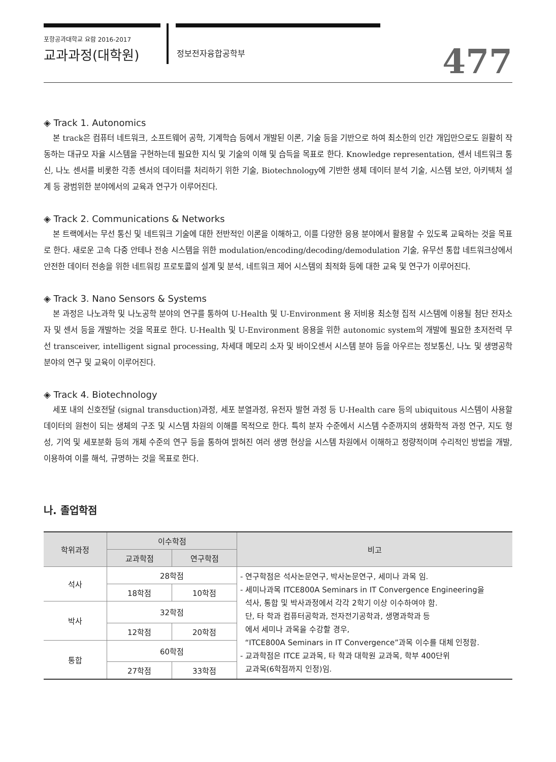포항공과대학교 요람 2016-2017
교과과정(대학원) 정보전자융합공학부 477
◈ Track 1. Autonomics
본 track은 컴퓨터 네트워크, 소프트웨어 공학, 기계학습 등에서 개발된 이론, 기술 등을 기반으로 하여 최소한의 인간 개입만으로도 원활히 작동하는 대규모 자율 시스템을 구현하는데 필요한 지식 및 기술의 이해 및 습득을 목표로 한다. Knowledge representation, 센서 네트워크 통신, 나노 센서를 비롯한 각종 센서의 데이터를 처리하기 위한 기술, Biotechnology에 기반한 생체 데이터 분석 기술, 시스템 보안, 아키텍처 설계 등 광범위한 분야에서의 교육과 연구가 이루어진다.
◈ Track 2. Communications & Networks
본 트랙에서는 무선 통신 및 네트워크 기술에 대한 전반적인 이론을 이해하고, 이를 다양한 응용 분야에서 활용할 수 있도록 교육하는 것을 목표로 한다. 새로운 고속 다중 안테나 전송 시스템을 위한 modulation/encoding/decoding/demodulation 기술, 유무선 통합 네트워크상에서 안전한 데이터 전송을 위한 네트워킹 프로토콜의 설계 및 분석, 네트워크 제어 시스템의 최적화 등에 대한 교육 및 연구가 이루어진다.
◈ Track 3. Nano Sensors & Systems
본 과정은 나노과학 및 나노공학 분야의 연구를 통하여 U-Health 및 U-Environment 용 저비용 최소형 집적 시스템에 이용될 첨단 전자소자 및 센서 등을 개발하는 것을 목표로 한다. U-Health 및 U-Environment 응용을 위한 autonomic system의 개발에 필요한 초저전력 무선 transceiver, intelligent signal processing, 차세대 메모리 소자 및 바이오센서 시스템 분야 등을 아우르는 정보통신, 나노 및 생명공학 분야의 연구 및 교육이 이루어진다.
◈ Track 4. Biotechnology
세포 내의 신호전달 (signal transduction)과정, 세포 분열과정, 유전자 발현 과정 등 U-Health care 등의 ubiquitous 시스템이 사용할 데이터의 원천이 되는 생체의 구조 및 시스템 차원의 이해를 목적으로 한다. 특히 분자 수준에서 시스템 수준까지의 생화학적 과정 연구, 지도 형성, 기억 및 세포분화 등의 개체 수준의 연구 등을 통하여 밝혀진 여러 생명 현상을 시스템 차원에서 이해하고 정량적이며 수리적인 방법을 개발, 이용하여 이를 해석, 규명하는 것을 목표로 한다.
나. 졸업학점
| 학위과정 | 이수학점 | | 비고 |
| --- | --- | --- | --- |
| | 교과학점 | 연구학점 | |
| 석사 | 28학점 | | - 연구학점은 석사논문연구, 박사논문연구, 세미나 과목 임. - 세미나과목 ITCE800A Seminars in IT Convergence Engineering을 석사, 통합 및 박사과정에서 각각 2학기 이상 이수하여야 함. 단, 타 학과 컴퓨터공학과, 전자전기공학과, 생명과학과 등 에서 세미나 과목을 수강할 경우, “ITCE800A Seminars in IT Convergence”과목 이수를 대체 인정함. - 교과학점은 ITCE 교과목, 타 학과 대학원 교과목, 학부 400단위 교과목(6학점까지 인정)임. |
| | 18학점 | 10학점 | |
| 박사 | 32학점 | | |
| | 12학점 | 20학점 | |
| 통합 | 60학점 | | |
| | 27학점 | 33학점 | |